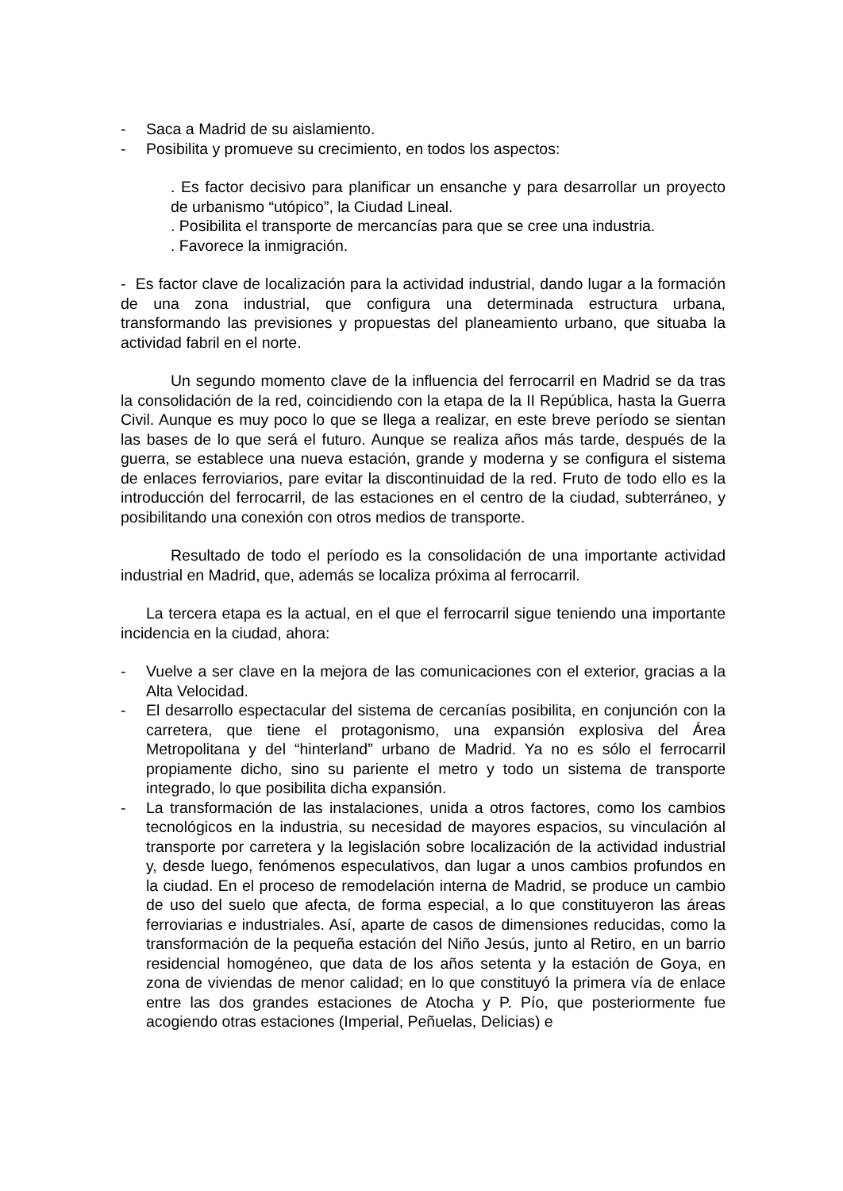- Saca a Madrid de su aislamiento.
- Posibilita y promueve su crecimiento, en todos los aspectos:
. Es factor decisivo para planificar un ensanche y para desarrollar un proyecto de urbanismo “utópico”, la Ciudad Lineal.
. Posibilita el transporte de mercancías para que se cree una industria.
. Favorece la inmigración.
- Es factor clave de localización para la actividad industrial, dando lugar a la formación de una zona industrial, que configura una determinada estructura urbana, transformando las previsiones y propuestas del planeamiento urbano, que situaba la actividad fabril en el norte.
Un segundo momento clave de la influencia del ferrocarril en Madrid se da tras la consolidación de la red, coincidiendo con la etapa de la II República, hasta la Guerra Civil. Aunque es muy poco lo que se llega a realizar, en este breve período se sientan las bases de lo que será el futuro. Aunque se realiza años más tarde, después de la guerra, se establece una nueva estación, grande y moderna y se configura el sistema de enlaces ferroviarios, pare evitar la discontinuidad de la red. Fruto de todo ello es la introducción del ferrocarril, de las estaciones en el centro de la ciudad, subterráneo, y posibilitando una conexión con otros medios de transporte.
Resultado de todo el período es la consolidación de una importante actividad industrial en Madrid, que, además se localiza próxima al ferrocarril.
La tercera etapa es la actual, en el que el ferrocarril sigue teniendo una importante incidencia en la ciudad, ahora:
- Vuelve a ser clave en la mejora de las comunicaciones con el exterior, gracias a la Alta Velocidad.
- El desarrollo espectacular del sistema de cercanías posibilita, en conjunción con la carretera, que tiene el protagonismo, una expansión explosiva del Área Metropolitana y del “hinterland” urbano de Madrid. Ya no es sólo el ferrocarril propiamente dicho, sino su pariente el metro y todo un sistema de transporte integrado, lo que posibilita dicha expansión.
- La transformación de las instalaciones, unida a otros factores, como los cambios tecnológicos en la industria, su necesidad de mayores espacios, su vinculación al transporte por carretera y la legislación sobre localización de la actividad industrial y, desde luego, fenómenos especulativos, dan lugar a unos cambios profundos en la ciudad. En el proceso de remodelación interna de Madrid, se produce un cambio de uso del suelo que afecta, de forma especial, a lo que constituyeron las áreas ferroviarias e industriales. Así, aparte de casos de dimensiones reducidas, como la transformación de la pequeña estación del Niño Jesús, junto al Retiro, en un barrio residencial homogéneo, que data de los años setenta y la estación de Goya, en zona de viviendas de menor calidad; en lo que constituyó la primera vía de enlace entre las dos grandes estaciones de Atocha y P. Pío, que posteriormente fue acogiendo otras estaciones (Imperial, Peñuelas, Delicias) e